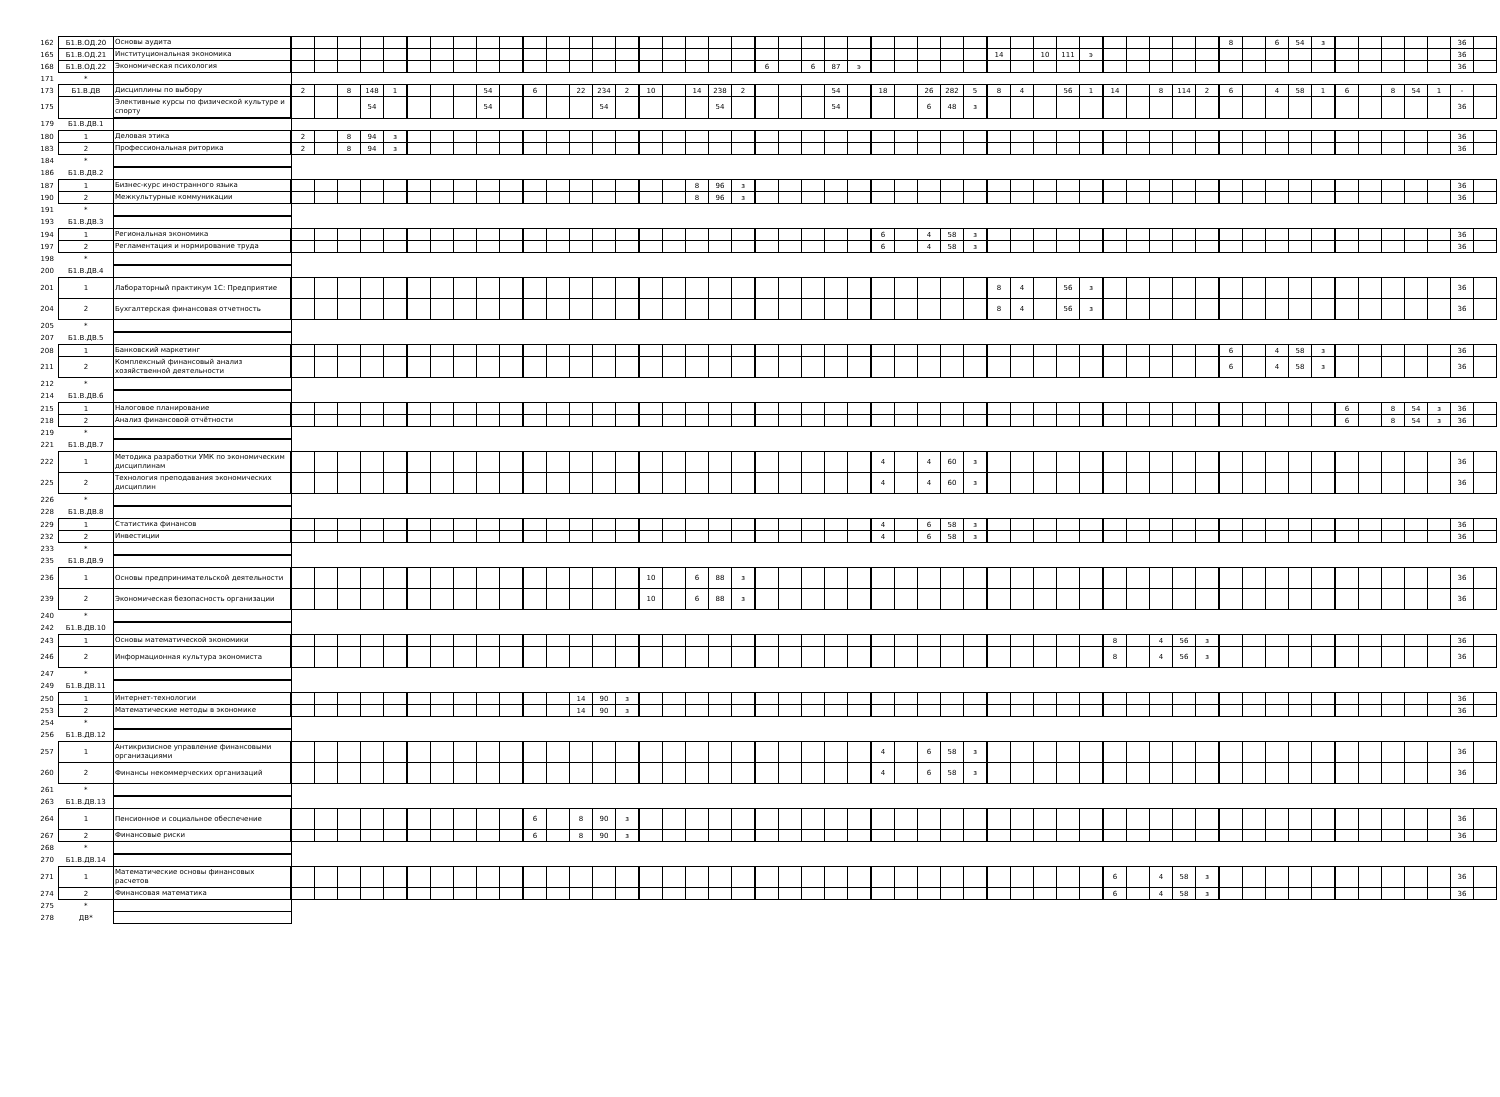| 162 | Б1.В.ОД.20 | Основы аудита | | | | | | | | | | | | | | | | | | | | | | | | | | | | | | | | | | | | | | | | | 8 | | 6 | 54 | з | | | | | | 36 | |
| 165 | Б1.В.ОД.21 | Институциональная экономика | | | | | | | | | | | | | | | | | | | | | | | | | | | | | | | 14 | | 10 | 111 | э | | | | | | | | | | | | | | | | 36 | |
| 168 | Б1.В.ОД.22 | Экономическая психология | | | | | | | | | | | | | | | | | | | | | 6 | | 6 | 87 | э | | | | | | | | | | | | | | | | | | | | | | | | | | 36 | |
| 171 | * | | | | | | | | | | | | | | | | | | | | | | | | | | | | | | | | | | | | | | | | | | | | | | | | | | | | | |
| 173 | Б1.В.ДВ | Дисциплины по выбору | 2 | | 8 | 148 | 1 | | | | 54 | | 6 | | 22 | 234 | 2 | 10 | | 14 | 238 | 2 | | | | 54 | | 18 | | 26 | 282 | 5 | 8 | 4 | | 56 | 1 | 14 | | 8 | 114 | 2 | 6 | | 4 | 58 | 1 | 6 | | 8 | 54 | 1 | - | |
| 175 | | Элективные курсы по физической культуре и спорту | | | | 54 | | | | | 54 | | | | | 54 | | | | | 54 | | | | | 54 | | | | 6 | 48 | з | | | | | | | | | | | | | | | | | | | | | 36 | |
| 179 | Б1.В.ДВ.1 | | | | | | | | | | | | | | | | | | | | | | | | | | | | | | | | | | | | | | | | | | | | | | | | | | | | | |
| 180 | 1 | Деловая этика | 2 | | 8 | 94 | з | | | | | | | | | | | | | | | | | | | | | | | | | | | | | | | | | | | | | | | | | | | | | | 36 | |
| 183 | 2 | Профессиональная риторика | 2 | | 8 | 94 | з | | | | | | | | | | | | | | | | | | | | | | | | | | | | | | | | | | | | | | | | | | | | | | 36 | |
| 184 | * | | | | | | | | | | | | | | | | | | | | | | | | | | | | | | | | | | | | | | | | | | | | | | | | | | | | | |
| 186 | Б1.В.ДВ.2 | | | | | | | | | | | | | | | | | | | | | | | | | | | | | | | | | | | | | | | | | | | | | | | | | | | | | |
| 187 | 1 | Бизнес-курс иностранного языка | | | | | | | | | | | | | | | | | | 8 | 96 | з | | | | | | | | | | | | | | | | | | | | | | | | | | | | | | | 36 | |
| 190 | 2 | Межкультурные коммуникации | | | | | | | | | | | | | | | | | | 8 | 96 | з | | | | | | | | | | | | | | | | | | | | | | | | | | | | | | | 36 | |
| 191 | * | | | | | | | | | | | | | | | | | | | | | | | | | | | | | | | | | | | | | | | | | | | | | | | | | | | | | |
| 193 | Б1.В.ДВ.3 | | | | | | | | | | | | | | | | | | | | | | | | | | | | | | | | | | | | | | | | | | | | | | | | | | | | | |
| 194 | 1 | Региональная экономика | | | | | | | | | | | | | | | | | | | | | | | | | | 6 | | 4 | 58 | з | | | | | | | | | | | | | | | | | | | | | 36 | |
| 197 | 2 | Регламентация и нормирование труда | | | | | | | | | | | | | | | | | | | | | | | | | | 6 | | 4 | 58 | з | | | | | | | | | | | | | | | | | | | | | 36 | |
| 198 | * | | | | | | | | | | | | | | | | | | | | | | | | | | | | | | | | | | | | | | | | | | | | | | | | | | | | | |
| 200 | Б1.В.ДВ.4 | | | | | | | | | | | | | | | | | | | | | | | | | | | | | | | | | | | | | | | | | | | | | | | | | | | | | |
| 201 | 1 | Лабораторный практикум 1С: Предприятие | | | | | | | | | | | | | | | | | | | | | | | | | | | | | | | 8 | 4 | | 56 | з | | | | | | | | | | | | | | | | 36 | |
| 204 | 2 | Бухгалтерская финансовая отчетность | | | | | | | | | | | | | | | | | | | | | | | | | | | | | | | 8 | 4 | | 56 | з | | | | | | | | | | | | | | | | 36 | |
| 205 | * | | | | | | | | | | | | | | | | | | | | | | | | | | | | | | | | | | | | | | | | | | | | | | | | | | | | | |
| 207 | Б1.В.ДВ.5 | | | | | | | | | | | | | | | | | | | | | | | | | | | | | | | | | | | | | | | | | | | | | | | | | | | | | |
| 208 | 1 | Банковский маркетинг | | | | | | | | | | | | | | | | | | | | | | | | | | | | | | | | | | | | | | | | | 6 | | 4 | 58 | з | | | | | | 36 | |
| 211 | 2 | Комплексный финансовый анализ хозяйственной деятельности | | | | | | | | | | | | | | | | | | | | | | | | | | | | | | | | | | | | | | | | | 6 | | 4 | 58 | з | | | | | | 36 | |
| 212 | * | | | | | | | | | | | | | | | | | | | | | | | | | | | | | | | | | | | | | | | | | | | | | | | | | | | | | |
| 214 | Б1.В.ДВ.6 | | | | | | | | | | | | | | | | | | | | | | | | | | | | | | | | | | | | | | | | | | | | | | | | | | | | | |
| 215 | 1 | Налоговое планирование | | | | | | | | | | | | | | | | | | | | | | | | | | | | | | | | | | | | | | | | | | | | | | 6 | | 8 | 54 | з | 36 | |
| 218 | 2 | Анализ финансовой отчётности | | | | | | | | | | | | | | | | | | | | | | | | | | | | | | | | | | | | | | | | | | | | | | 6 | | 8 | 54 | з | 36 | |
| 219 | * | | | | | | | | | | | | | | | | | | | | | | | | | | | | | | | | | | | | | | | | | | | | | | | | | | | | | |
| 221 | Б1.В.ДВ.7 | | | | | | | | | | | | | | | | | | | | | | | | | | | | | | | | | | | | | | | | | | | | | | | | | | | | | |
| 222 | 1 | Методика разработки УМК по экономическим дисциплинам | | | | | | | | | | | | | | | | | | | | | | | | | | 4 | | 4 | 60 | з | | | | | | | | | | | | | | | | | | | | | 36 | |
| 225 | 2 | Технология преподавания экономических дисциплин | | | | | | | | | | | | | | | | | | | | | | | | | | 4 | | 4 | 60 | з | | | | | | | | | | | | | | | | | | | | | 36 | |
| 226 | * | | | | | | | | | | | | | | | | | | | | | | | | | | | | | | | | | | | | | | | | | | | | | | | | | | | | | |
| 228 | Б1.В.ДВ.8 | | | | | | | | | | | | | | | | | | | | | | | | | | | | | | | | | | | | | | | | | | | | | | | | | | | | | |
| 229 | 1 | Статистика финансов | | | | | | | | | | | | | | | | | | | | | | | | | | 4 | | 6 | 58 | з | | | | | | | | | | | | | | | | | | | | | 36 | |
| 232 | 2 | Инвестиции | | | | | | | | | | | | | | | | | | | | | | | | | | 4 | | 6 | 58 | з | | | | | | | | | | | | | | | | | | | | | 36 | |
| 233 | * | | | | | | | | | | | | | | | | | | | | | | | | | | | | | | | | | | | | | | | | | | | | | | | | | | | | | |
| 235 | Б1.В.ДВ.9 | | | | | | | | | | | | | | | | | | | | | | | | | | | | | | | | | | | | | | | | | | | | | | | | | | | | | |
| 236 | 1 | Основы предпринимательской деятельности | | | | | | | | | | | | | | | | 10 | | 6 | 88 | з | | | | | | | | | | | | | | | | | | | | | | | | | | | | | | | 36 | |
| 239 | 2 | Экономическая безопасность организации | | | | | | | | | | | | | | | | 10 | | 6 | 88 | з | | | | | | | | | | | | | | | | | | | | | | | | | | | | | | | 36 | |
| 240 | * | | | | | | | | | | | | | | | | | | | | | | | | | | | | | | | | | | | | | | | | | | | | | | | | | | | | | |
| 242 | Б1.В.ДВ.10 | | | | | | | | | | | | | | | | | | | | | | | | | | | | | | | | | | | | | | | | | | | | | | | | | | | | | |
| 243 | 1 | Основы математической экономики | | | | | | | | | | | | | | | | | | | | | | | | | | | | | | | | | | | | 8 | | 4 | 56 | з | | | | | | | | | | | 36 | |
| 246 | 2 | Информационная культура экономиста | | | | | | | | | | | | | | | | | | | | | | | | | | | | | | | | | | | | 8 | | 4 | 56 | з | | | | | | | | | | | 36 | |
| 247 | * | | | | | | | | | | | | | | | | | | | | | | | | | | | | | | | | | | | | | | | | | | | | | | | | | | | | | |
| 249 | Б1.В.ДВ.11 | | | | | | | | | | | | | | | | | | | | | | | | | | | | | | | | | | | | | | | | | | | | | | | | | | | | | |
| 250 | 1 | Интернет-технологии | | | | | | | | | | | | | 14 | 90 | з | | | | | | | | | | | | | | | | | | | | | | | | | | | | | | | | | | | | 36 | |
| 253 | 2 | Математические методы в экономике | | | | | | | | | | | | | 14 | 90 | з | | | | | | | | | | | | | | | | | | | | | | | | | | | | | | | | | | | | 36 | |
| 254 | * | | | | | | | | | | | | | | | | | | | | | | | | | | | | | | | | | | | | | | | | | | | | | | | | | | | | | |
| 256 | Б1.В.ДВ.12 | | | | | | | | | | | | | | | | | | | | | | | | | | | | | | | | | | | | | | | | | | | | | | | | | | | | | |
| 257 | 1 | Антикризисное управление финансовыми организациями | | | | | | | | | | | | | | | | | | | | | | | | | | 4 | | 6 | 58 | з | | | | | | | | | | | | | | | | | | | | | 36 | |
| 260 | 2 | Финансы некоммерческих организаций | | | | | | | | | | | | | | | | | | | | | | | | | | 4 | | 6 | 58 | з | | | | | | | | | | | | | | | | | | | | | 36 | |
| 261 | * | | | | | | | | | | | | | | | | | | | | | | | | | | | | | | | | | | | | | | | | | | | | | | | | | | | | | |
| 263 | Б1.В.ДВ.13 | | | | | | | | | | | | | | | | | | | | | | | | | | | | | | | | | | | | | | | | | | | | | | | | | | | | | |
| 264 | 1 | Пенсионное и социальное обеспечение | | | | | | | | | | | 6 | | 8 | 90 | з | | | | | | | | | | | | | | | | | | | | | | | | | | | | | | | | | | | | 36 | |
| 267 | 2 | Финансовые риски | | | | | | | | | | | 6 | | 8 | 90 | з | | | | | | | | | | | | | | | | | | | | | | | | | | | | | | | | | | | | 36 | |
| 268 | * | | | | | | | | | | | | | | | | | | | | | | | | | | | | | | | | | | | | | | | | | | | | | | | | | | | | | |
| 270 | Б1.В.ДВ.14 | | | | | | | | | | | | | | | | | | | | | | | | | | | | | | | | | | | | | | | | | | | | | | | | | | | | | |
| 271 | 1 | Математические основы финансовых расчетов | | | | | | | | | | | | | | | | | | | | | | | | | | | | | | | | | | | | 6 | | 4 | 58 | з | | | | | | | | | | | 36 | |
| 274 | 2 | Финансовая математика | | | | | | | | | | | | | | | | | | | | | | | | | | | | | | | | | | | | 6 | | 4 | 58 | з | | | | | | | | | | | 36 | |
| 275 | * | | | | | | | | | | | | | | | | | | | | | | | | | | | | | | | | | | | | | | | | | | | | | | | | | | | | | |
| 278 | ДВ* | | | | | | | | | | | | | | | | | | | | | | | | | | | | | | | | | | | | | | | | | | | | | | | | | | | | | |